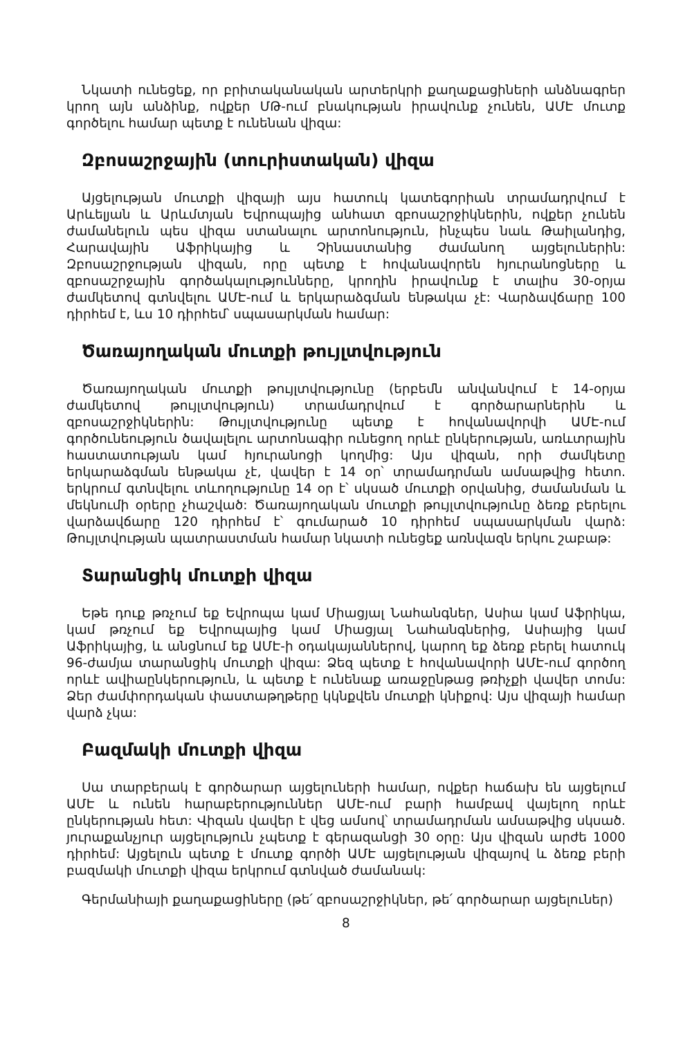Նկատի ունեցեք, որ բրիտականական արտերկրի քաղաքացիների անձնագրեր կրող այն անձինք, ովքեր ՄԹ-ում բնակության իրավունք չունեն, ԱՄԷ մուտք գործելու համար պետք է ունենան վիզա:
Զբոսաշրջային (տուրիստական) վիզա
Այցելության մուտքի վիզայի այս հատուկ կատեգորիան տրամադրվում է Արևելյան և Արևմտյան Եվրոպայից անհատ զբոսաշրջիկներին, ովքեր չունեն ժամանելուն պես վիզա ստանալու արտոնություն, ինչպես նաև Թաիլանդից, Հարավային Աֆրիկայից և Չինաստանից ժամանող այցելուներին: Զբոսաշրջության վիզան, որը պետք է հովանավորեն հյուրանոցները և զբոսաշրջային գործակալությունները, կրողին իրավունք է տալիս 30-օրյա ժամկետով գտնվելու ԱՄԷ-ում և երկարաձգման ենթակա չէ: Վարձավճարը 100 դիրհեմ է, ևս 10 դիրհեմ՝ սպասարկման համար:
Ծառայողական մուտքի թույլտվություն
Ծառայողական մուտքի թույլտվությունը (երբեմն անվանվում է 14-օրյա ժամկետով թույլտվություն) տրամադրվում է գործարարներին և զբոսաշրջիկներին: Թույլտվությունը պետք է հովանավորվի ԱՄԷ-ում գործունեություն ծավալելու արտոնագիր ունեցող որևէ ընկերության, առևտրային հաստատության կամ հյուրանոցի կողմից: Այս վիզան, որի ժամկետը երկարաձգման ենթակա չէ, վավեր է 14 օր՝ տրամադրման ամսաթվից հետո. երկրում գտնվելու տևողությունը 14 օր է՝ սկսած մուտքի օրվանից, ժամանման և մեկնումի օրերը չհաշված: Ծառայողական մուտքի թույլտվությունը ձեռք բերելու վարձավճարը 120 դիրհեմ է՝ գումարած 10 դիրհեմ սպասարկման վարձ: Թույլտվության պատրաստման համար նկատի ունեցեք առնվազն երկու շաբաթ:
Տարանցիկ մուտքի վիզա
Եթե դուք թռչում եք Եվրոպա կամ Միացյալ Նահանգներ, Ասիա կամ Աֆրիկա, կամ թռչում եք Եվրոպայից կամ Միացյալ Նահանգներից, Ասիայից կամ Աֆրիկայից, և անցնում եք ԱՄԷ-ի օդակայաններով, կարող եք ձեռք բերել հատուկ 96-ժամյա տարանցիկ մուտքի վիզա: Ձեզ պետք է հովանավորի ԱՄԷ-ում գործող որևէ ավիաընկերություն, և պետք է ունենաք առաջընթաց թռիչքի վավեր տոմս: Ձեր ժամփորդական փաստաթղթերը կկնքվեն մուտքի կնիքով: Այս վիզայի համար վարձ չկա:
Բազմակի մուտքի վիզա
Սա տարբերակ է գործարար այցելուների համար, ովքեր հաճախ են այցելում ԱՄԷ և ունեն հարաբերություններ ԱՄԷ-ում բարի համբավ վայելող որևէ ընկերության հետ: Վիզան վավեր է վեց ամսով՝ տրամադրման ամսաթվից սկսած. յուրաքանչյուր այցելություն չպետք է գերազանցի 30 օրը: Այս վիզան արժե 1000 դիրհեմ: Այցելուն պետք է մուտք գործի ԱՄԷ այցելության վիզայով և ձեռք բերի բազմակի մուտքի վիզա երկրում գտնված ժամանակ:
Գերմանիայի քաղաքացիները (թե՛ զբոսաշրջիկներ, թե՛ գործարար այցելուներ)
8